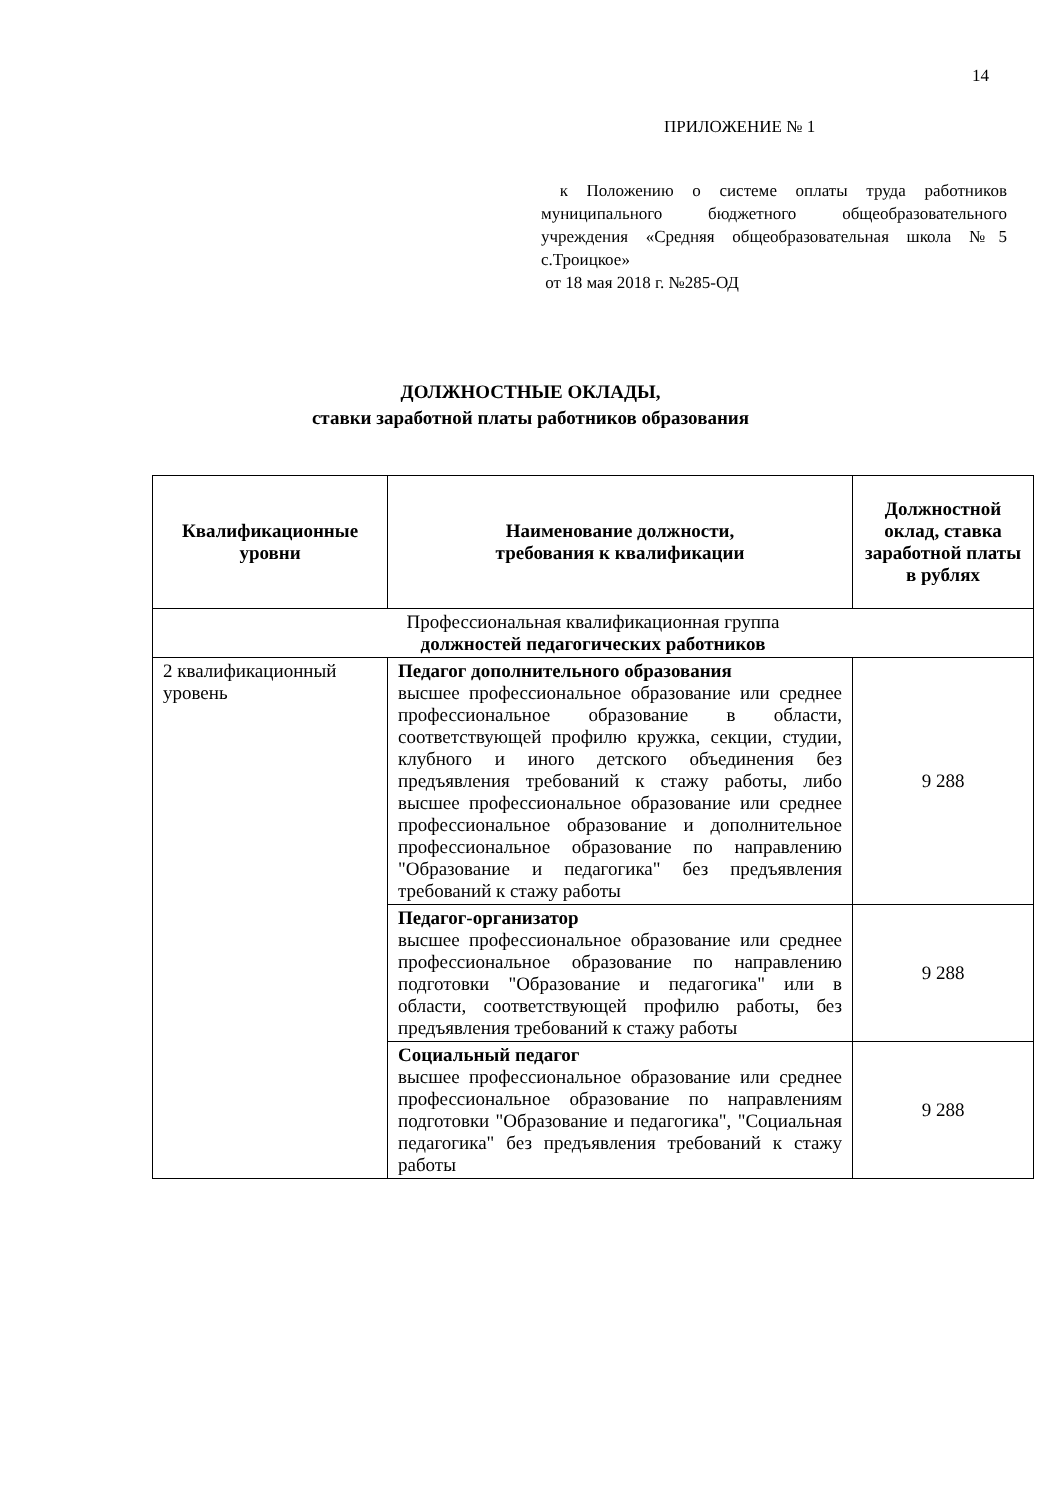14
ПРИЛОЖЕНИЕ № 1
к Положению о системе оплаты труда работников муниципального бюджетного общеобразовательного учреждения «Средняя общеобразовательная школа №5 с.Троицкое»
от 18 мая 2018 г. №285-ОД
ДОЛЖНОСТНЫЕ ОКЛАДЫ,
ставки заработной платы работников образования
| Квалификационные уровни | Наименование должности, требования к квалификации | Должностной оклад, ставка заработной платы в рублях |
| --- | --- | --- |
| Профессиональная квалификационная группа должностей педагогических работников | | |
| 2 квалификационный уровень | Педагог дополнительного образования высшее профессиональное образование или среднее профессиональное образование в области, соответствующей профилю кружка, секции, студии, клубного и иного детского объединения без предъявления требований к стажу работы, либо высшее профессиональное образование или среднее профессиональное образование и дополнительное профессиональное образование по направлению "Образование и педагогика" без предъявления требований к стажу работы | 9 288 |
| | Педагог-организатор высшее профессиональное образование или среднее профессиональное образование по направлению подготовки "Образование и педагогика" или в области, соответствующей профилю работы, без предъявления требований к стажу работы | 9 288 |
| | Социальный педагог высшее профессиональное образование или среднее профессиональное образование по направлениям подготовки "Образование и педагогика", "Социальная педагогика" без предъявления требований к стажу работы | 9 288 |